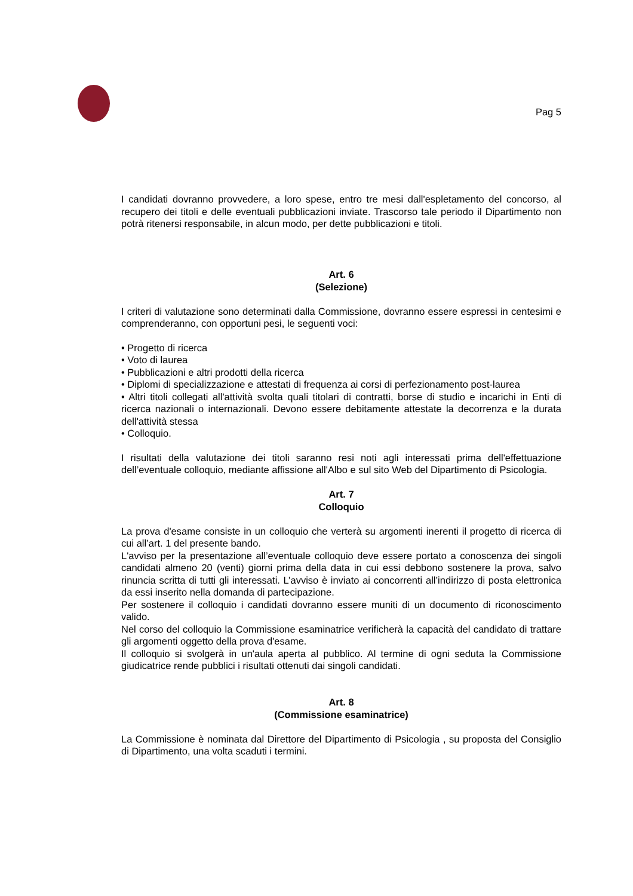Pag 5
I candidati dovranno provvedere, a loro spese, entro tre mesi dall'espletamento del concorso, al recupero dei titoli e delle eventuali pubblicazioni inviate. Trascorso tale periodo il Dipartimento non potrà ritenersi responsabile, in alcun modo, per dette pubblicazioni e titoli.
Art. 6
(Selezione)
I criteri di valutazione sono determinati dalla Commissione, dovranno essere espressi in centesimi e comprenderanno, con opportuni pesi, le seguenti voci:
• Progetto di ricerca
• Voto di laurea
• Pubblicazioni e altri prodotti della ricerca
• Diplomi di specializzazione e attestati di frequenza ai corsi di perfezionamento post-laurea
• Altri titoli collegati all'attività svolta quali titolari di contratti, borse di studio e incarichi in Enti di ricerca nazionali o internazionali. Devono essere debitamente attestate la decorrenza e la durata dell'attività stessa
• Colloquio.
I risultati della valutazione dei titoli saranno resi noti agli interessati prima dell'effettuazione dell’eventuale colloquio, mediante affissione all'Albo e sul sito Web del Dipartimento di Psicologia.
Art. 7
Colloquio
La prova d'esame consiste in un colloquio che verterà su argomenti inerenti il progetto di ricerca di cui all’art. 1 del presente bando.
L'avviso per la presentazione all’eventuale colloquio deve essere portato a conoscenza dei singoli candidati almeno 20 (venti) giorni prima della data in cui essi debbono sostenere la prova, salvo rinuncia scritta di tutti gli interessati. L’avviso è inviato ai concorrenti all’indirizzo di posta elettronica da essi inserito nella domanda di partecipazione.
Per sostenere il colloquio i candidati dovranno essere muniti di un documento di riconoscimento valido.
Nel corso del colloquio la Commissione esaminatrice verificherà la capacità del candidato di trattare gli argomenti oggetto della prova d'esame.
Il colloquio si svolgerà in un'aula aperta al pubblico. Al termine di ogni seduta la Commissione giudicatrice rende pubblici i risultati ottenuti dai singoli candidati.
Art. 8
(Commissione esaminatrice)
La Commissione è nominata dal Direttore del Dipartimento di Psicologia , su proposta del Consiglio di Dipartimento, una volta scaduti i termini.